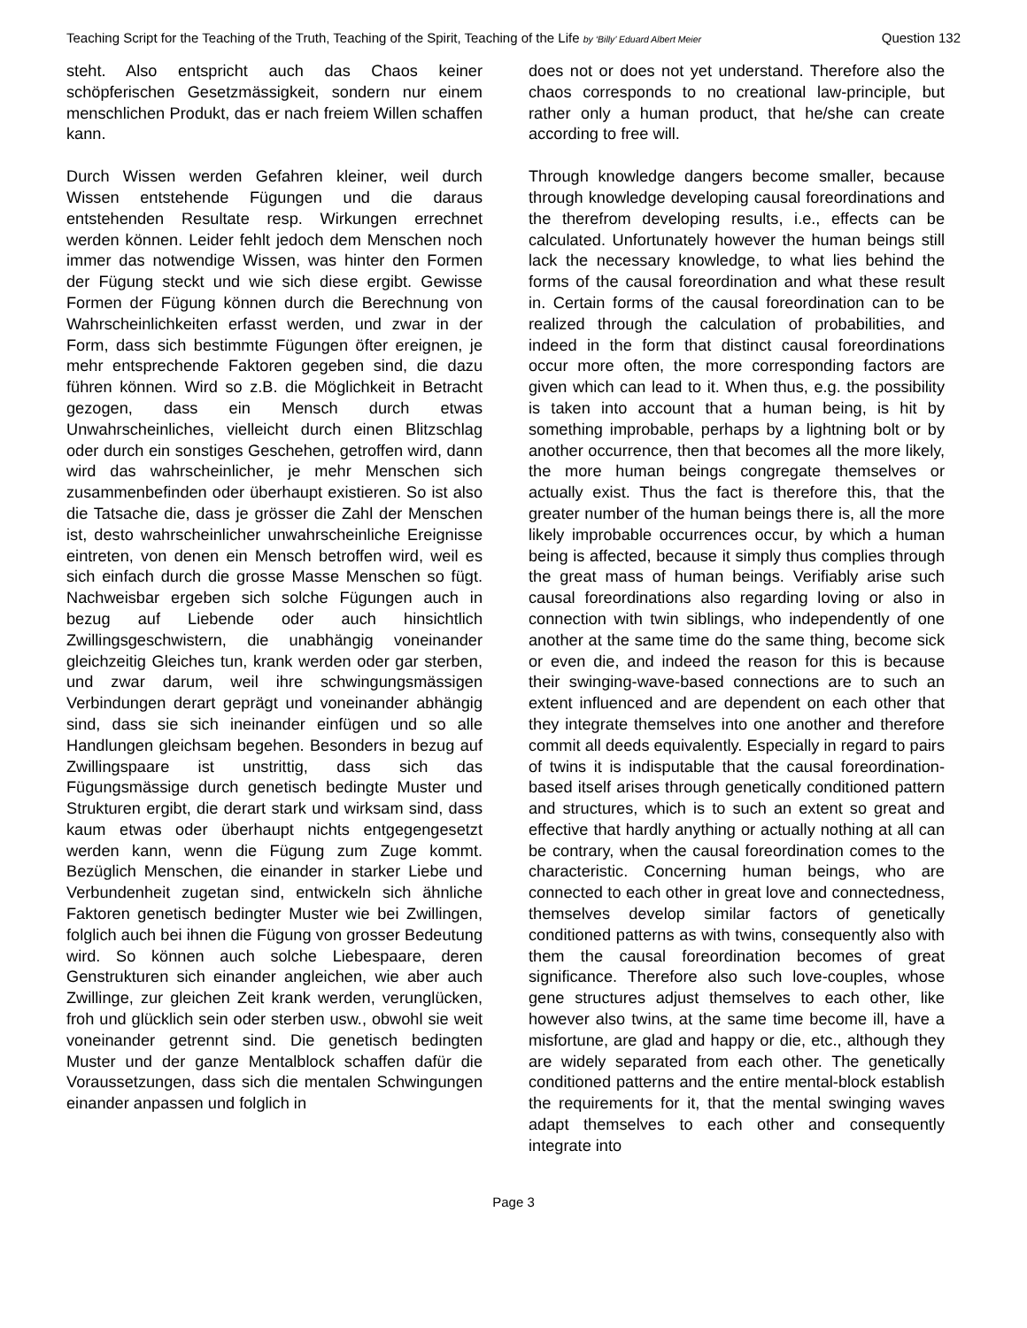Teaching Script for the Teaching of the Truth, Teaching of the Spirit, Teaching of the Life by ‘Billy’ Eduard Albert Meier Question 132
steht. Also entspricht auch das Chaos keiner schöpferischen Gesetzmässigkeit, sondern nur einem menschlichen Produkt, das er nach freiem Willen schaffen kann.
Durch Wissen werden Gefahren kleiner, weil durch Wissen entstehende Fügungen und die daraus entstehenden Resultate resp. Wirkungen errechnet werden können. Leider fehlt jedoch dem Menschen noch immer das notwendige Wissen, was hinter den Formen der Fügung steckt und wie sich diese ergibt. Gewisse Formen der Fügung können durch die Berechnung von Wahrscheinlichkeiten erfasst werden, und zwar in der Form, dass sich bestimmte Fügungen öfter ereignen, je mehr entsprechende Faktoren gegeben sind, die dazu führen können. Wird so z.B. die Möglichkeit in Betracht gezogen, dass ein Mensch durch etwas Unwahrscheinliches, vielleicht durch einen Blitzschlag oder durch ein sonstiges Geschehen, getroffen wird, dann wird das wahrscheinlicher, je mehr Menschen sich zusammenbefinden oder überhaupt existieren. So ist also die Tatsache die, dass je grösser die Zahl der Menschen ist, desto wahrscheinlicher unwahrscheinliche Ereignisse eintreten, von denen ein Mensch betroffen wird, weil es sich einfach durch die grosse Masse Menschen so fügt. Nachweisbar ergeben sich solche Fügungen auch in bezug auf Liebende oder auch hinsichtlich Zwillingsgeschwistern, die unabhängig voneinander gleichzeitig Gleiches tun, krank werden oder gar sterben, und zwar darum, weil ihre schwingungsmässigen Verbindungen derart geprägt und voneinander abhängig sind, dass sie sich ineinander einfügen und so alle Handlungen gleichsam begehen. Besonders in bezug auf Zwillingspaare ist unstrittig, dass sich das Fügungsmässige durch genetisch bedingte Muster und Strukturen ergibt, die derart stark und wirksam sind, dass kaum etwas oder überhaupt nichts entgegengesetzt werden kann, wenn die Fügung zum Zuge kommt. Bezüglich Menschen, die einander in starker Liebe und Verbundenheit zugetan sind, entwickeln sich ähnliche Faktoren genetisch bedingter Muster wie bei Zwillingen, folglich auch bei ihnen die Fügung von grosser Bedeutung wird. So können auch solche Liebespaare, deren Genstrukturen sich einander angleichen, wie aber auch Zwillinge, zur gleichen Zeit krank werden, verunglücken, froh und glücklich sein oder sterben usw., obwohl sie weit voneinander getrennt sind. Die genetisch bedingten Muster und der ganze Mentalblock schaffen dafür die Voraussetzungen, dass sich die mentalen Schwingungen einander anpassen und folglich in
does not or does not yet understand. Therefore also the chaos corresponds to no creational law-principle, but rather only a human product, that he/she can create according to free will.
Through knowledge dangers become smaller, because through knowledge developing causal foreordinations and the therefrom developing results, i.e., effects can be calculated. Unfortunately however the human beings still lack the necessary knowledge, to what lies behind the forms of the causal foreordination and what these result in. Certain forms of the causal foreordination can to be realized through the calculation of probabilities, and indeed in the form that distinct causal foreordinations occur more often, the more corresponding factors are given which can lead to it. When thus, e.g. the possibility is taken into account that a human being, is hit by something improbable, perhaps by a lightning bolt or by another occurrence, then that becomes all the more likely, the more human beings congregate themselves or actually exist. Thus the fact is therefore this, that the greater number of the human beings there is, all the more likely improbable occurrences occur, by which a human being is affected, because it simply thus complies through the great mass of human beings. Verifiably arise such causal foreordinations also regarding loving or also in connection with twin siblings, who independently of one another at the same time do the same thing, become sick or even die, and indeed the reason for this is because their swinging-wave-based connections are to such an extent influenced and are dependent on each other that they integrate themselves into one another and therefore commit all deeds equivalently. Especially in regard to pairs of twins it is indisputable that the causal foreordination-based itself arises through genetically conditioned pattern and structures, which is to such an extent so great and effective that hardly anything or actually nothing at all can be contrary, when the causal foreordination comes to the characteristic. Concerning human beings, who are connected to each other in great love and connectedness, themselves develop similar factors of genetically conditioned patterns as with twins, consequently also with them the causal foreordination becomes of great significance. Therefore also such love-couples, whose gene structures adjust themselves to each other, like however also twins, at the same time become ill, have a misfortune, are glad and happy or die, etc., although they are widely separated from each other. The genetically conditioned patterns and the entire mental-block establish the requirements for it, that the mental swinging waves adapt themselves to each other and consequently integrate into
Page 3